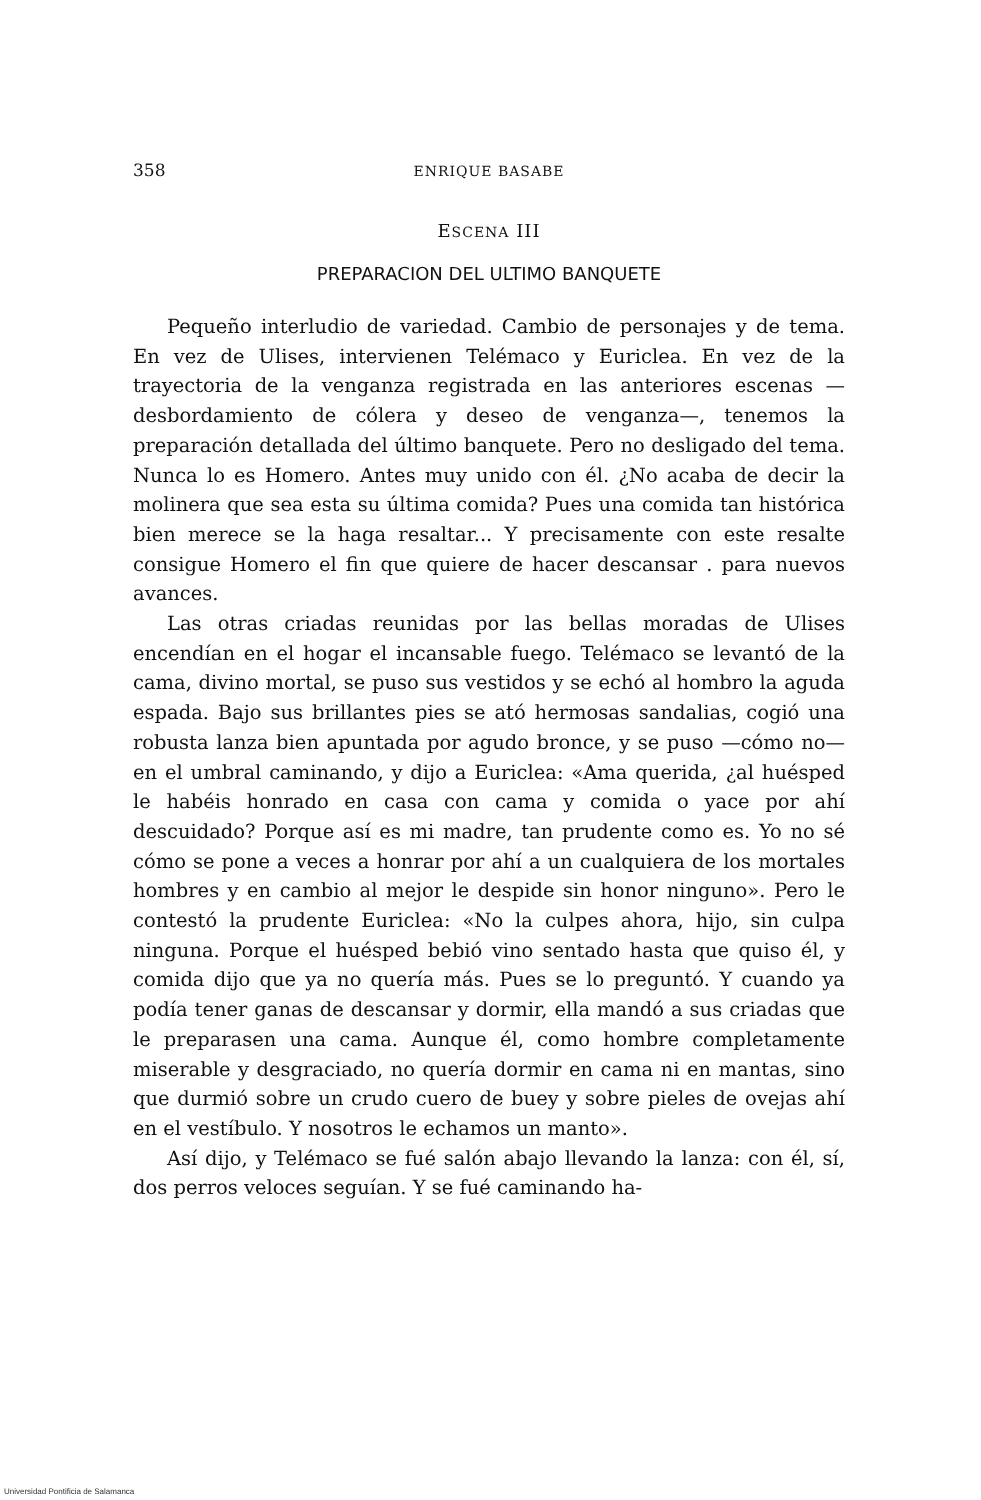358 ENRIQUE BASABE
ESCENA III
PREPARACION DEL ULTIMO BANQUETE
Pequeño interludio de variedad. Cambio de personajes y de tema. En vez de Ulises, intervienen Telémaco y Euriclea. En vez de la trayectoria de la venganza registrada en las anteriores escenas —desbordamiento de cólera y deseo de venganza—, tenemos la preparación detallada del último banquete. Pero no desligado del tema. Nunca lo es Homero. Antes muy unido con él. ¿No acaba de decir la molinera que sea esta su última comida? Pues una comida tan histórica bien merece se la haga resaltar... Y precisamente con este resalte consigue Homero el fin que quiere de hacer descansar . para nuevos avances.
Las otras criadas reunidas por las bellas moradas de Ulises encendían en el hogar el incansable fuego. Telémaco se levantó de la cama, divino mortal, se puso sus vestidos y se echó al hombro la aguda espada. Bajo sus brillantes pies se ató hermosas sandalias, cogió una robusta lanza bien apuntada por agudo bronce, y se puso —cómo no— en el umbral caminando, y dijo a Euriclea: «Ama querida, ¿al huésped le habéis honrado en casa con cama y comida o yace por ahí descuidado? Porque así es mi madre, tan prudente como es. Yo no sé cómo se pone a veces a honrar por ahí a un cualquiera de los mortales hombres y en cambio al mejor le despide sin honor ninguno». Pero le contestó la prudente Euriclea: «No la culpes ahora, hijo, sin culpa ninguna. Porque el huésped bebió vino sentado hasta que quiso él, y comida dijo que ya no quería más. Pues se lo preguntó. Y cuando ya podía tener ganas de descansar y dormir, ella mandó a sus criadas que le preparasen una cama. Aunque él, como hombre completamente miserable y desgraciado, no quería dormir en cama ni en mantas, sino que durmió sobre un crudo cuero de buey y sobre pieles de ovejas ahí en el vestíbulo. Y nosotros le echamos un manto».
Así dijo, y Telémaco se fué salón abajo llevando la lanza: con él, sí, dos perros veloces seguían. Y se fué caminando ha-
Universidad Pontificia de Salamanca